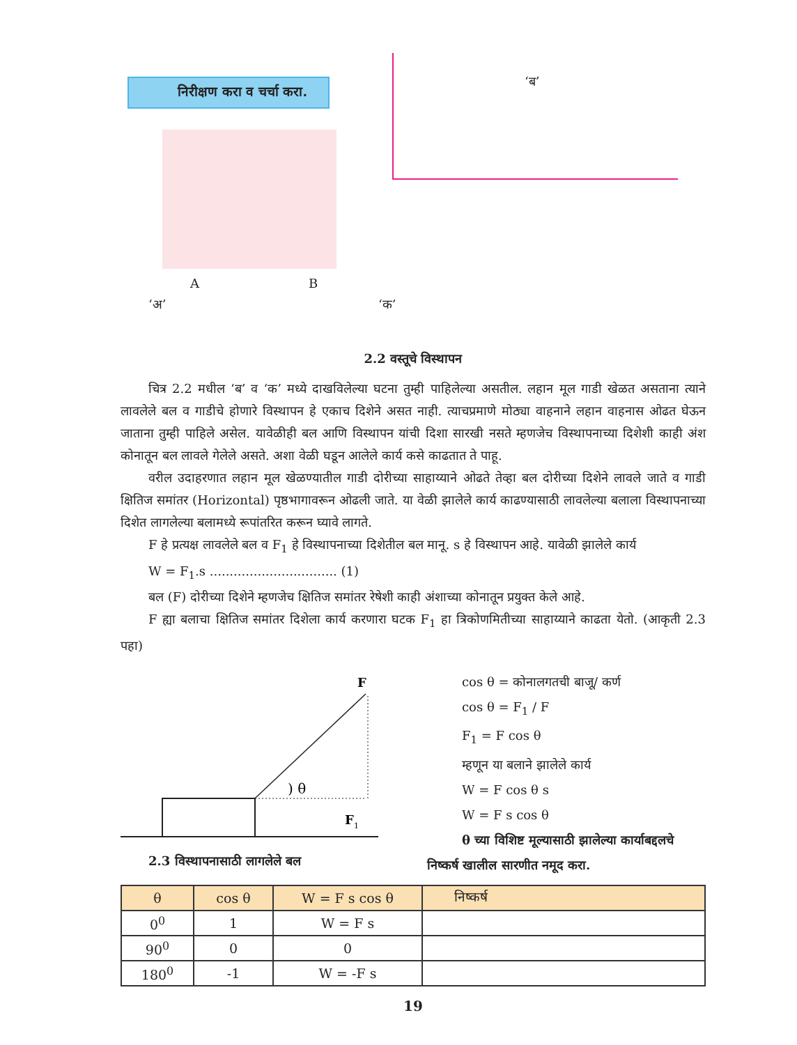निरीक्षण करा व चर्चा करा.
‘अ’
A B
‘ब’
‘क’
2.2 वस्तूचे विस्थापन
चित्र 2.2 मधील ‘ब’ व ‘क’ मध्ये दाखविलेल्या घटना तुम्ही पाहिलेल्या असतील. लहान मूल गाडी खेळत असताना त्याने लावलेले बल व गाडीचे होणारे विस्थापन हे एकाच दिशेने असत नाही. त्याचप्रमाणे मोठ्या वाहनाने लहान वाहनास ओढत घेऊन जाताना तुम्ही पाहिले असेल. यावेळीही बल आणि विस्थापन यांची दिशा सारखी नसते म्हणजेच विस्थापनाच्या दिशेशी काही अंश कोनातून बल लावले गेलेले असते. अशा वेळी घडून आलेले कार्य कसे काढतात ते पाहू.
वरील उदाहरणात लहान मूल खेळण्यातील गाडी दोरीच्या साहाय्याने ओढते तेव्हा बल दोरीच्या दिशेने लावले जाते व गाडी क्षितिज समांतर (Horizontal) पृष्ठभागावरून ओढली जाते. या वेळी झालेले कार्य काढण्यासाठी लावलेल्या बलाला विस्थापनाच्या दिशेत लागलेल्या बलामध्ये रूपांतरित करून घ्यावे लागते.
F हे प्रत्यक्ष लावलेले बल व F<sub>1</sub> हे विस्थापनाच्या दिशेतील बल मानू. s हे विस्थापन आहे. यावेळी झालेले कार्य
W = F<sub>1</sub>.s ................................ (1)
बल (F) दोरीच्या दिशेने म्हणजेच क्षितिज समांतर रेषेशी काही अंशाच्या कोनातून प्रयुक्त केले आहे.
F ह्या बलाचा क्षितिज समांतर दिशेला कार्य करणारा घटक F<sub>1</sub> हा त्रिकोणमितीच्या साहाय्याने काढता येतो. (आकृती 2.3 पहा)
F
) θ
F
1
2.3 विस्थापनासाठी लागलेले बल
cos θ = कोनालगतची बाजू/ कर्ण
cos θ = F<sub>1</sub> / F
F<sub>1</sub> = F cos θ
म्हणून या बलाने झालेले कार्य
W = F cos θ s
W = F s cos θ
θ च्या विशिष्ट मूल्यासाठी झालेल्या कार्याबद्दलचे
निष्कर्ष खालील सारणीत नमूद करा.
| θ | cos θ | W = F s cos θ | निष्कर्ष |
| --- | --- | --- | --- |
| 0<sup>0</sup> | 1 | W = F s | |
| 90<sup>0</sup> | 0 | 0 | |
| 180<sup>0</sup> | -1 | W = -F s | |
19